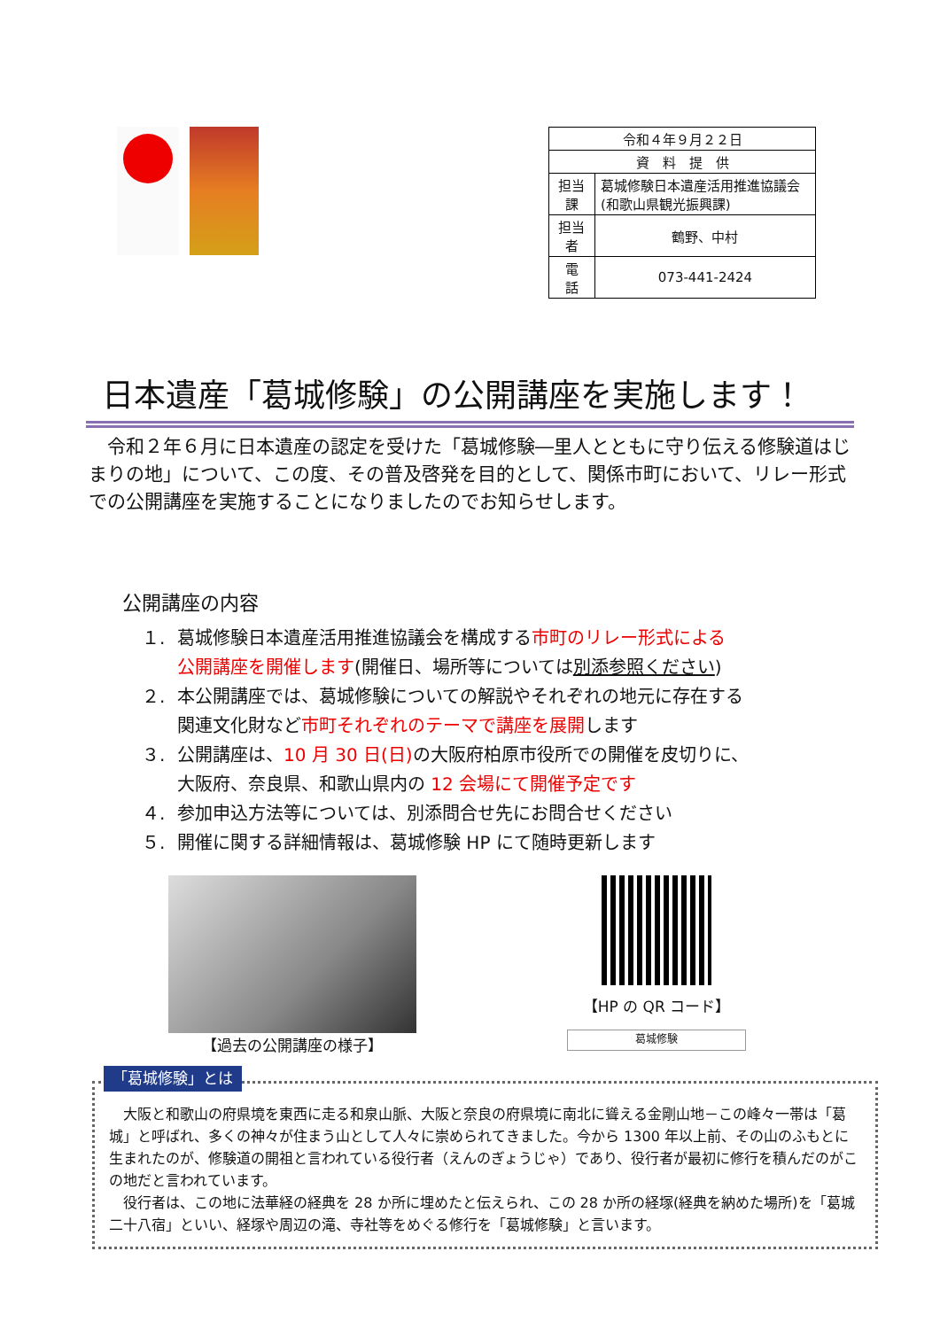| 令和４年９月２２日 | |
| 資 料 提 供 | |
| 担当課 | 葛城修験日本遺産活用推進協議会(和歌山県観光振興課) |
| 担当者 | 鶴野、中村 |
| 電 話 | 073-441-2424 |
日本遺産「葛城修験」の公開講座を実施します！
　令和２年６月に日本遺産の認定を受けた「葛城修験―里人とともに守り伝える修験道はじまりの地」について、この度、その普及啓発を目的として、関係市町において、リレー形式での公開講座を実施することになりましたのでお知らせします。
公開講座の内容
１. 葛城修験日本遺産活用推進協議会を構成する市町のリレー形式による
公開講座を開催します(開催日、場所等については別添参照ください)
２. 本公開講座では、葛城修験についての解説やそれぞれの地元に存在する
関連文化財など 市町それぞれのテーマで講座を展開します
３. 公開講座は、10 月 30 日(日) の大阪府柏原市役所での開催を皮切りに、
大阪府、奈良県、和歌山県内の 12 会場にて開催予定です
４. 参加申込方法等については、別添問合せ先にお問合せください
５. 開催に関する詳細情報は、葛城修験 HP にて随時更新します
【過去の公開講座の様子】 【HP の QR コード】
葛城修験
「葛城修験」とは
　大阪と和歌山の府県境を東西に走る和泉山脈、大阪と奈良の府県境に南北に聳える金剛山地－この峰々一帯は「葛城」と呼ばれ、多くの神々が住まう山として人々に崇められてきました。今から 1300 年以上前、その山のふもとに生まれたのが、修験道の開祖と言われている役行者（えんのぎょうじゃ）であり、役行者が最初に修行を積んだのがこの地だと言われています。
　役行者は、この地に法華経の経典を 28 か所に埋めたと伝えられ、この 28 か所の経塚(経典を納めた場所)を「葛城二十八宿」といい、経塚や周辺の滝、寺社等をめぐる修行を「葛城修験」と言います。